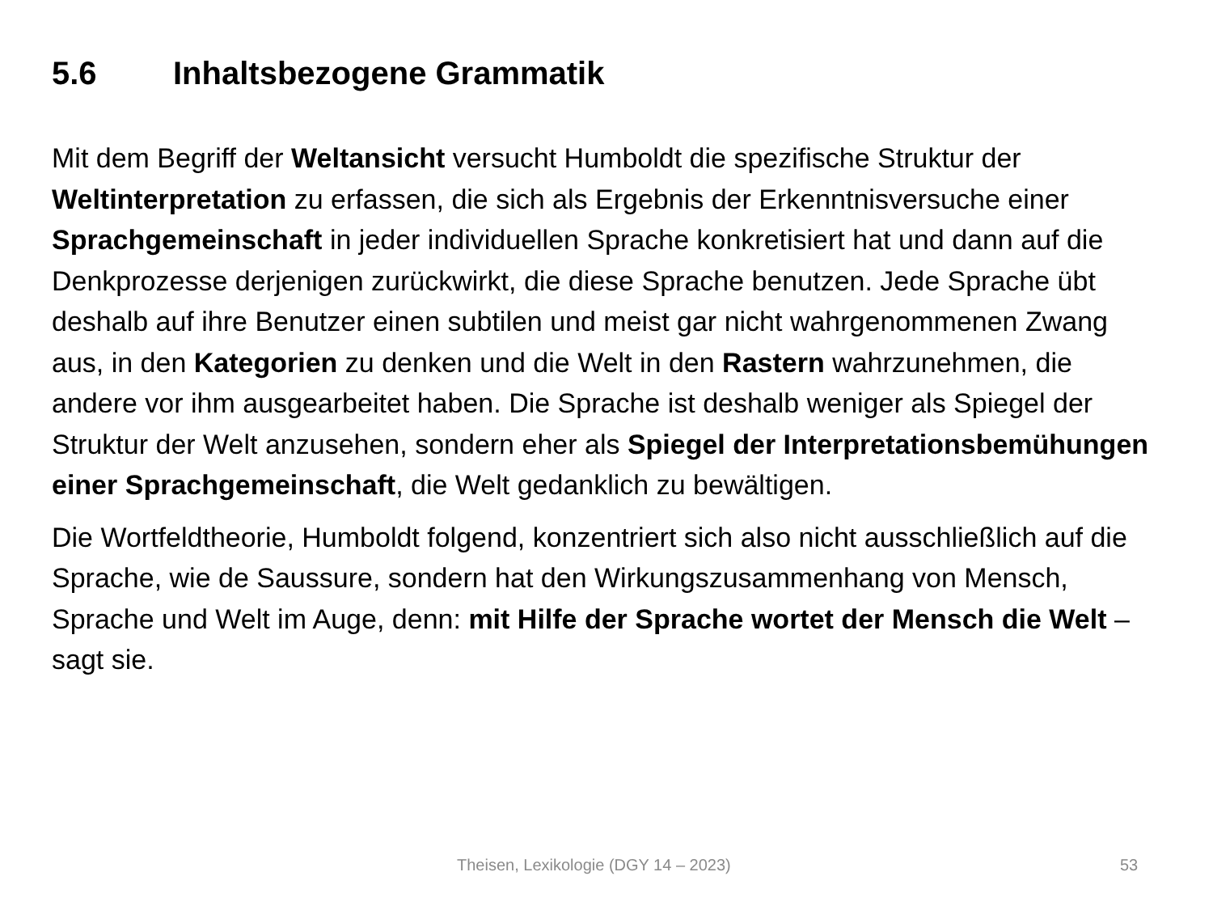5.6 Inhaltsbezogene Grammatik
Mit dem Begriff der Weltansicht versucht Humboldt die spezifische Struktur der Weltinterpretation zu erfassen, die sich als Ergebnis der Erkenntnisversuche einer Sprachgemeinschaft in jeder individuellen Sprache konkretisiert hat und dann auf die Denkprozesse derjenigen zurückwirkt, die diese Sprache benutzen. Jede Sprache übt deshalb auf ihre Benutzer einen subtilen und meist gar nicht wahrgenommenen Zwang aus, in den Kategorien zu denken und die Welt in den Rastern wahrzunehmen, die andere vor ihm ausgearbeitet haben. Die Sprache ist deshalb weniger als Spiegel der Struktur der Welt anzusehen, sondern eher als Spiegel der Interpretationsbemühungen einer Sprachgemeinschaft, die Welt gedanklich zu bewältigen.
Die Wortfeldtheorie, Humboldt folgend, konzentriert sich also nicht ausschließlich auf die Sprache, wie de Saussure, sondern hat den Wirkungszusammenhang von Mensch, Sprache und Welt im Auge, denn: mit Hilfe der Sprache wortet der Mensch die Welt – sagt sie.
Theisen, Lexikologie (DGY 14 – 2023) 53